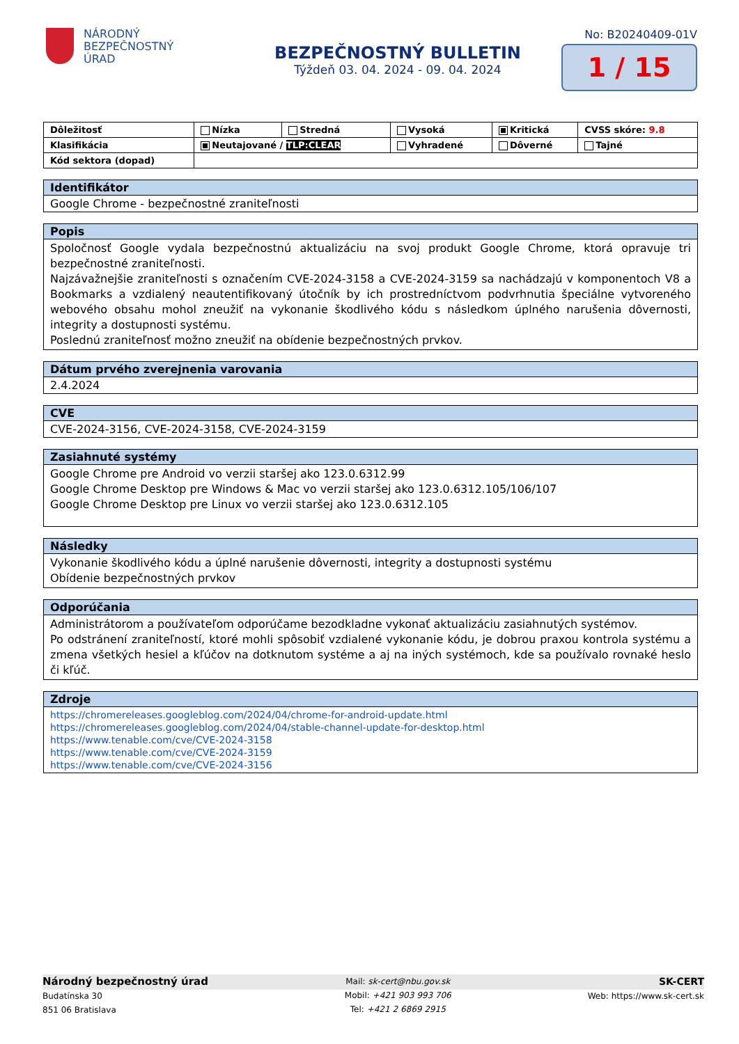NÁRODNÝ
BEZPEČNOSTNÝ
ÚRAD
BEZPEČNOSTNÝ BULLETIN
Týždeň 03. 04. 2024 - 09. 04. 2024
No: B20240409-01V
1 / 15
| Dôležitosť | Nízka | Stredná | Vysoká | Kritická | CVSS skóre: 9.8 |
| Klasifikácia | Neutajované / TLP:CLEAR | | Vyhradené | Dôverné | Tajné |
| Kód sektora (dopad) | | | | | |
| Identifikátor |
| --- |
| Google Chrome - bezpečnostné zraniteľnosti |
| Popis |
| --- |
| Spoločnosť Google vydala bezpečnostnú aktualizáciu na svoj produkt Google Chrome, ktorá opravuje tri bezpečnostné zraniteľnosti. Najzávažnejšie zraniteľnosti s označením CVE-2024-3158 a CVE-2024-3159 sa nachádzajú v komponentoch V8 a Bookmarks a vzdialený neautentifikovaný útočník by ich prostredníctvom podvrhnutia špeciálne vytvoreného webového obsahu mohol zneužiť na vykonanie škodlivého kódu s následkom úplného narušenia dôvernosti, integrity a dostupnosti systému. Poslednú zraniteľnosť možno zneužiť na obídenie bezpečnostných prvkov. |
| Dátum prvého zverejnenia varovania |
| --- |
| 2.4.2024 |
| CVE |
| --- |
| CVE-2024-3156, CVE-2024-3158, CVE-2024-3159 |
| Zasiahnuté systémy |
| --- |
| Google Chrome pre Android vo verzii staršej ako 123.0.6312.99 Google Chrome Desktop pre Windows & Mac vo verzii staršej ako 123.0.6312.105/106/107 Google Chrome Desktop pre Linux vo verzii staršej ako 123.0.6312.105 |
| Následky |
| --- |
| Vykonanie škodlivého kódu a úplné narušenie dôvernosti, integrity a dostupnosti systému Obídenie bezpečnostných prvkov |
| Odporúčania |
| --- |
| Administrátorom a používateľom odporúčame bezodkladne vykonať aktualizáciu zasiahnutých systémov. Po odstránení zraniteľností, ktoré mohli spôsobiť vzdialené vykonanie kódu, je dobrou praxou kontrola systému a zmena všetkých hesiel a kľúčov na dotknutom systéme a aj na iných systémoch, kde sa používalo rovnaké heslo či kľúč. |
| Zdroje |
| --- |
| https://chromereleases.googleblog.com/2024/04/chrome-for-android-update.html https://chromereleases.googleblog.com/2024/04/stable-channel-update-for-desktop.html https://www.tenable.com/cve/CVE-2024-3158 https://www.tenable.com/cve/CVE-2024-3159 https://www.tenable.com/cve/CVE-2024-3156 |
Národný bezpečnostný úrad
Budatínska 30
851 06 Bratislava
Mail: sk-cert@nbu.gov.sk
Mobil: +421 903 993 706
Tel: +421 2 6869 2915
SK-CERT
Web: https://www.sk-cert.sk